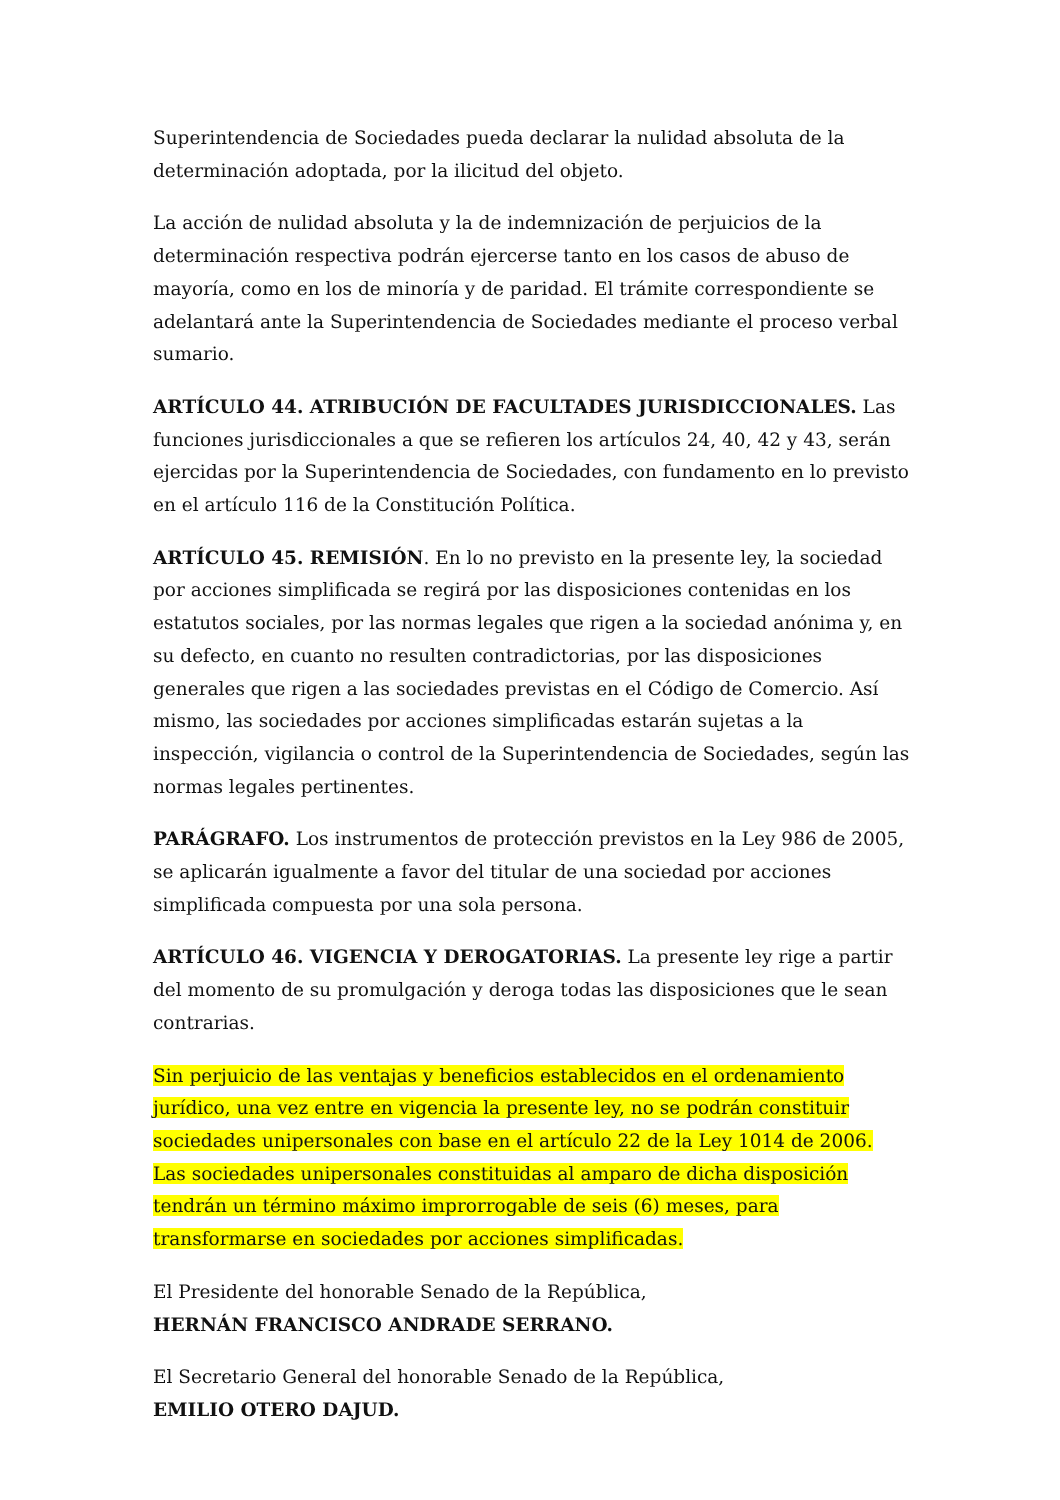Superintendencia de Sociedades pueda declarar la nulidad absoluta de la determinación adoptada, por la ilicitud del objeto.
La acción de nulidad absoluta y la de indemnización de perjuicios de la determinación respectiva podrán ejercerse tanto en los casos de abuso de mayoría, como en los de minoría y de paridad. El trámite correspondiente se adelantará ante la Superintendencia de Sociedades mediante el proceso verbal sumario.
ARTÍCULO 44. ATRIBUCIÓN DE FACULTADES JURISDICCIONALES. Las funciones jurisdiccionales a que se refieren los artículos 24, 40, 42 y 43, serán ejercidas por la Superintendencia de Sociedades, con fundamento en lo previsto en el artículo 116 de la Constitución Política.
ARTÍCULO 45. REMISIÓN. En lo no previsto en la presente ley, la sociedad por acciones simplificada se regirá por las disposiciones contenidas en los estatutos sociales, por las normas legales que rigen a la sociedad anónima y, en su defecto, en cuanto no resulten contradictorias, por las disposiciones generales que rigen a las sociedades previstas en el Código de Comercio. Así mismo, las sociedades por acciones simplificadas estarán sujetas a la inspección, vigilancia o control de la Superintendencia de Sociedades, según las normas legales pertinentes.
PARÁGRAFO. Los instrumentos de protección previstos en la Ley 986 de 2005, se aplicarán igualmente a favor del titular de una sociedad por acciones simplificada compuesta por una sola persona.
ARTÍCULO 46. VIGENCIA Y DEROGATORIAS. La presente ley rige a partir del momento de su promulgación y deroga todas las disposiciones que le sean contrarias.
Sin perjuicio de las ventajas y beneficios establecidos en el ordenamiento jurídico, una vez entre en vigencia la presente ley, no se podrán constituir sociedades unipersonales con base en el artículo 22 de la Ley 1014 de 2006. Las sociedades unipersonales constituidas al amparo de dicha disposición tendrán un término máximo improrrogable de seis (6) meses, para transformarse en sociedades por acciones simplificadas.
El Presidente del honorable Senado de la República,
HERNÁN FRANCISCO ANDRADE SERRANO.
El Secretario General del honorable Senado de la República,
EMILIO OTERO DAJUD.